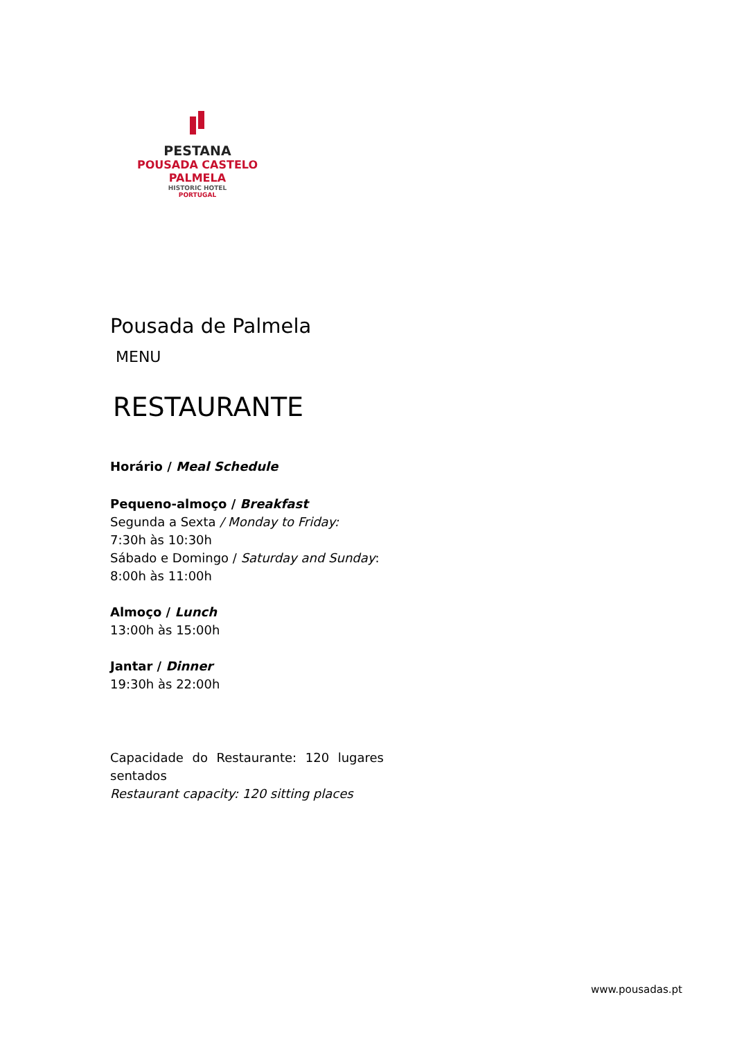PESTANA
POUSADA CASTELO
PALMELA
HISTORIC HOTEL
PORTUGAL
Pousada de Palmela
MENU
RESTAURANTE
Horário / Meal Schedule
Pequeno-almoço / Breakfast
Segunda a Sexta / Monday to Friday:
7:30h às 10:30h
Sábado e Domingo / Saturday and Sunday:
8:00h às 11:00h
Almoço / Lunch
13:00h às 15:00h
Jantar / Dinner
19:30h às 22:00h
Capacidade do Restaurante: 120 lugares sentados
Restaurant capacity: 120 sitting places
www.pousadas.pt